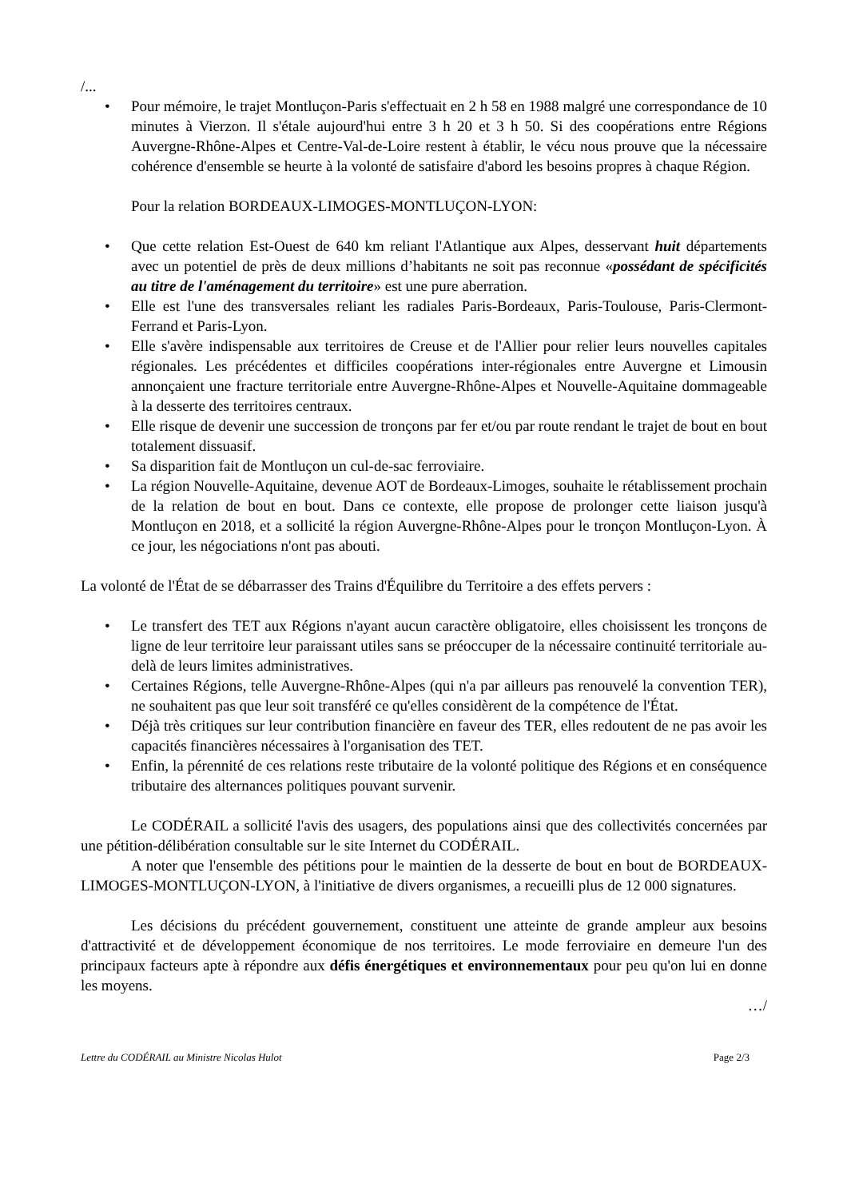/...
• Pour mémoire, le trajet Montluçon-Paris s'effectuait en 2 h 58 en 1988 malgré une correspondance de 10 minutes à Vierzon. Il s'étale aujourd'hui entre 3 h 20 et 3 h 50. Si des coopérations entre Régions Auvergne-Rhône-Alpes et Centre-Val-de-Loire restent à établir, le vécu nous prouve que la nécessaire cohérence d'ensemble se heurte à la volonté de satisfaire d'abord les besoins propres à chaque Région.
Pour la relation BORDEAUX-LIMOGES-MONTLUÇON-LYON:
• Que cette relation Est-Ouest de 640 km reliant l'Atlantique aux Alpes, desservant huit départements avec un potentiel de près de deux millions d’habitants ne soit pas reconnue «possédant de spécificités au titre de l'aménagement du territoire» est une pure aberration.
• Elle est l'une des transversales reliant les radiales Paris-Bordeaux, Paris-Toulouse, Paris-Clermont-Ferrand et Paris-Lyon.
• Elle s'avère indispensable aux territoires de Creuse et de l'Allier pour relier leurs nouvelles capitales régionales. Les précédentes et difficiles coopérations inter-régionales entre Auvergne et Limousin annonçaient une fracture territoriale entre Auvergne-Rhône-Alpes et Nouvelle-Aquitaine dommageable à la desserte des territoires centraux.
• Elle risque de devenir une succession de tronçons par fer et/ou par route rendant le trajet de bout en bout totalement dissuasif.
• Sa disparition fait de Montluçon un cul-de-sac ferroviaire.
• La région Nouvelle-Aquitaine, devenue AOT de Bordeaux-Limoges, souhaite le rétablissement prochain de la relation de bout en bout. Dans ce contexte, elle propose de prolonger cette liaison jusqu'à Montluçon en 2018, et a sollicité la région Auvergne-Rhône-Alpes pour le tronçon Montluçon-Lyon. À ce jour, les négociations n'ont pas abouti.
La volonté de l'État de se débarrasser des Trains d'Équilibre du Territoire a des effets pervers :
• Le transfert des TET aux Régions n'ayant aucun caractère obligatoire, elles choisissent les tronçons de ligne de leur territoire leur paraissant utiles sans se préoccuper de la nécessaire continuité territoriale au-delà de leurs limites administratives.
• Certaines Régions, telle Auvergne-Rhône-Alpes (qui n'a par ailleurs pas renouvelé la convention TER), ne souhaitent pas que leur soit transféré ce qu'elles considèrent de la compétence de l'État.
• Déjà très critiques sur leur contribution financière en faveur des TER, elles redoutent de ne pas avoir les capacités financières nécessaires à l'organisation des TET.
• Enfin, la pérennité de ces relations reste tributaire de la volonté politique des Régions et en conséquence tributaire des alternances politiques pouvant survenir.
Le CODÉRAIL a sollicité l'avis des usagers, des populations ainsi que des collectivités concernées par une pétition-délibération consultable sur le site Internet du CODÉRAIL.
A noter que l'ensemble des pétitions pour le maintien de la desserte de bout en bout de BORDEAUX-LIMOGES-MONTLUÇON-LYON, à l'initiative de divers organismes, a recueilli plus de 12 000 signatures.
Les décisions du précédent gouvernement, constituent une atteinte de grande ampleur aux besoins d'attractivité et de développement économique de nos territoires. Le mode ferroviaire en demeure l'un des principaux facteurs apte à répondre aux défis énergétiques et environnementaux pour peu qu'on lui en donne les moyens.
…/
Lettre du CODÉRAIL au Ministre Nicolas Hulot Page 2/3